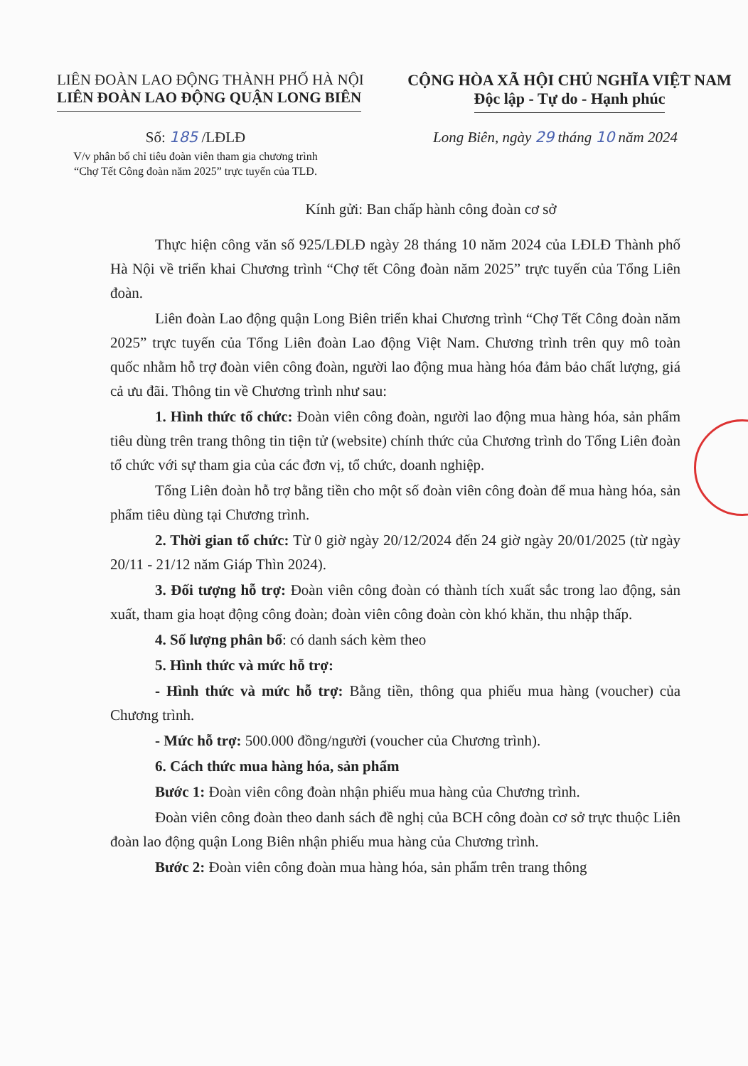LIÊN ĐOÀN LAO ĐỘNG THÀNH PHỐ HÀ NỘI
LIÊN ĐOÀN LAO ĐỘNG QUẬN LONG BIÊN
CỘNG HÒA XÃ HỘI CHỦ NGHĨA VIỆT NAM
Độc lập - Tự do - Hạnh phúc
Số: 185 /LĐLĐ
V/v phân bổ chỉ tiêu đoàn viên tham gia chương trình
“Chợ Tết Công đoàn năm 2025” trực tuyến của TLĐ.
Long Biên, ngày 29 tháng 10 năm 2024
Kính gửi: Ban chấp hành công đoàn cơ sở
Thực hiện công văn số 925/LĐLĐ ngày 28 tháng 10 năm 2024 của LĐLĐ Thành phố Hà Nội về triển khai Chương trình “Chợ tết Công đoàn năm 2025” trực tuyến của Tổng Liên đoàn.
Liên đoàn Lao động quận Long Biên triển khai Chương trình “Chợ Tết Công đoàn năm 2025” trực tuyến của Tổng Liên đoàn Lao động Việt Nam. Chương trình trên quy mô toàn quốc nhằm hỗ trợ đoàn viên công đoàn, người lao động mua hàng hóa đảm bảo chất lượng, giá cả ưu đãi. Thông tin về Chương trình như sau:
1. Hình thức tổ chức: Đoàn viên công đoàn, người lao động mua hàng hóa, sản phẩm tiêu dùng trên trang thông tin tiện tử (website) chính thức của Chương trình do Tổng Liên đoàn tổ chức với sự tham gia của các đơn vị, tổ chức, doanh nghiệp.
Tổng Liên đoàn hỗ trợ bằng tiền cho một số đoàn viên công đoàn để mua hàng hóa, sản phẩm tiêu dùng tại Chương trình.
2. Thời gian tổ chức: Từ 0 giờ ngày 20/12/2024 đến 24 giờ ngày 20/01/2025 (từ ngày 20/11 - 21/12 năm Giáp Thìn 2024).
3. Đối tượng hỗ trợ: Đoàn viên công đoàn có thành tích xuất sắc trong lao động, sản xuất, tham gia hoạt động công đoàn; đoàn viên công đoàn còn khó khăn, thu nhập thấp.
4. Số lượng phân bổ: có danh sách kèm theo
5. Hình thức và mức hỗ trợ:
- Hình thức và mức hỗ trợ: Bằng tiền, thông qua phiếu mua hàng (voucher) của Chương trình.
- Mức hỗ trợ: 500.000 đồng/người (voucher của Chương trình).
6. Cách thức mua hàng hóa, sản phẩm
Bước 1: Đoàn viên công đoàn nhận phiếu mua hàng của Chương trình.
Đoàn viên công đoàn theo danh sách đề nghị của BCH công đoàn cơ sở trực thuộc Liên đoàn lao động quận Long Biên nhận phiếu mua hàng của Chương trình.
Bước 2: Đoàn viên công đoàn mua hàng hóa, sản phẩm trên trang thông